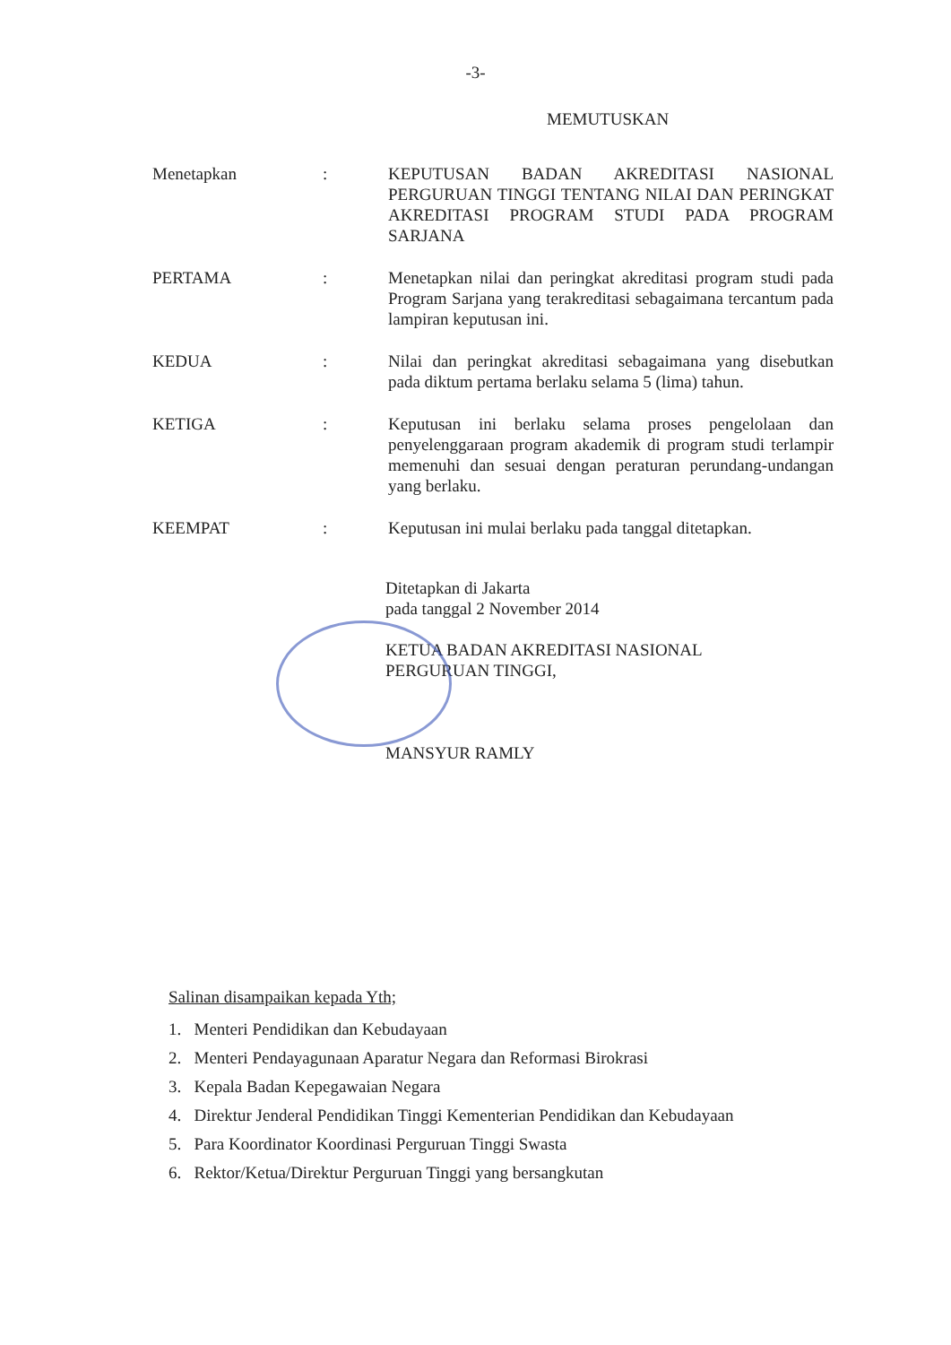-3-
MEMUTUSKAN
| Menetapkan | : | KEPUTUSAN BADAN AKREDITASI NASIONAL PERGURUAN TINGGI TENTANG NILAI DAN PERINGKAT AKREDITASI PROGRAM STUDI PADA PROGRAM SARJANA |
| PERTAMA | : | Menetapkan nilai dan peringkat akreditasi program studi pada Program Sarjana yang terakreditasi sebagaimana tercantum pada lampiran keputusan ini. |
| KEDUA | : | Nilai dan peringkat akreditasi sebagaimana yang disebutkan pada diktum pertama berlaku selama 5 (lima) tahun. |
| KETIGA | : | Keputusan ini berlaku selama proses pengelolaan dan penyelenggaraan program akademik di program studi terlampir memenuhi dan sesuai dengan peraturan perundang-undangan yang berlaku. |
| KEEMPAT | : | Keputusan ini mulai berlaku pada tanggal ditetapkan. |
Ditetapkan di Jakarta
pada tanggal 2 November 2014
KETUA BADAN AKREDITASI NASIONAL
PERGURUAN TINGGI,
MANSYUR RAMLY
Salinan disampaikan kepada Yth;
1. Menteri Pendidikan dan Kebudayaan
2. Menteri Pendayagunaan Aparatur Negara dan Reformasi Birokrasi
3. Kepala Badan Kepegawaian Negara
4. Direktur Jenderal Pendidikan Tinggi Kementerian Pendidikan dan Kebudayaan
5. Para Koordinator Koordinasi Perguruan Tinggi Swasta
6. Rektor/Ketua/Direktur Perguruan Tinggi yang bersangkutan